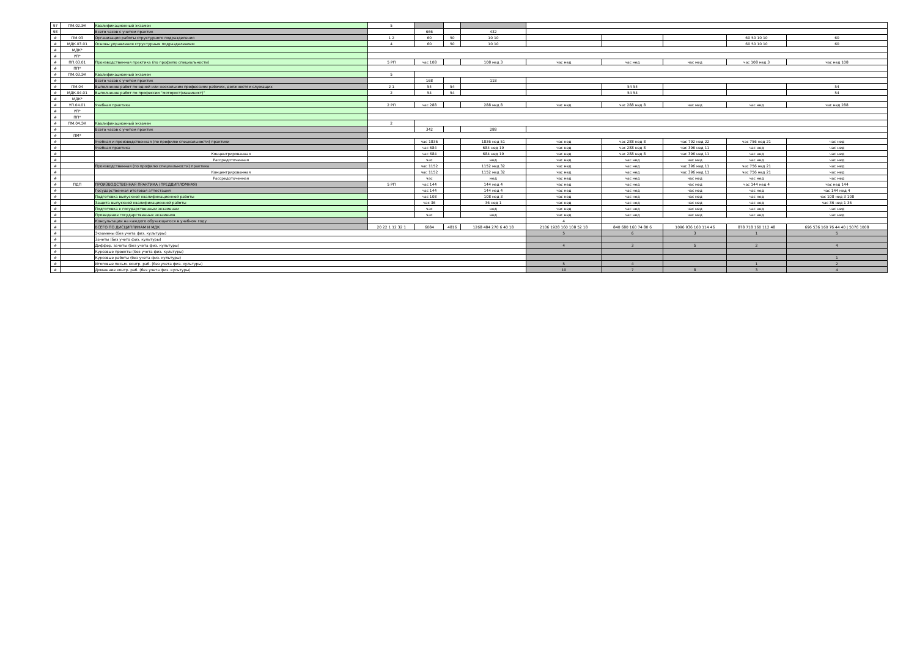| 97 | ПМ.02.ЭК | Квалификационный экзамен | 5 | | | | | | | | |
| 98 | | Всего часов с учетом практик | | 666 | | 432 | | | | | |
| # | ПМ.03 | Организация работы структурного подразделения | 1 2 | 60 | 50 | 10 10 | | | | 60 50 10 10 | 60 |
| # | МДК.03.01 | Основы управления структурным подразделением | 4 | 60 | 50 | 10 10 | | | | 60 50 10 10 | 60 |
| # | МДК* | | | | | | | | | | |
| # | УП* | | | | | | | | | | |
| # | ПП.03.01 | Производственная практика (по профилю специальности) | 5 РП | час 108 | | 108 нед 3 | час нед | час нед | час нед | час 108 нед 3 | час нед 108 |
| # | ПП* | | | | | | | | | | |
| # | ПМ.03.ЭК | Квалификационный экзамен | 5 | | | | | | | | |
| # | | Всего часов с учетом практик | | 168 | | 118 | | | | | |
| # | ПМ.04 | Выполнение работ по одной или нескольким профессиям рабочих, должностям служащих | 2 1 | 54 | 54 | | | 54 54 | | | 54 |
| # | МДК.04.01 | Выполнение работ по профессии "моторист(машинист)" | 2 | 54 | 54 | | | 54 54 | | | 54 |
| # | МДК* | | | | | | | | | | |
| # | УП.04.01 | Учебная практика | 2 РП | час 288 | | 288 нед 8 | час нед | час 288 нед 8 | час нед | час нед | час нед 288 |
| # | УП* | | | | | | | | | | |
| # | ПП* | | | | | | | | | | |
| # | ПМ.04.ЭК | Квалификационный экзамен | 2 | | | | | | | | |
| # | | Всего часов с учетом практик | | 342 | | 288 | | | | | |
| # | ПМ* | | | | | | | | | | |
| # | | Учебная и производственная (по профилю специальности) практики | | час 1836 | | 1836 нед 51 | час нед | час 288 нед 8 | час 792 нед 22 | час 756 нед 21 | час нед |
| # | | Учебная практика | | час 684 | | 684 нед 19 | час нед | час 288 нед 8 | час 396 нед 11 | час нед | час нед |
| # | | Концентрированная | | час 684 | | 684 нед 19 | час нед | час 288 нед 8 | час 396 нед 11 | час нед | час нед |
| # | | Рассредоточенная | | час | | нед | час нед | час нед | час нед | час нед | час нед |
| # | | Производственная (по профилю специальности) практика | | час 1152 | | 1152 нед 32 | час нед | час нед | час 396 нед 11 | час 756 нед 21 | час нед |
| # | | Концентрированная | | час 1152 | | 1152 нед 32 | час нед | час нед | час 396 нед 11 | час 756 нед 21 | час нед |
| # | | Рассредоточенная | | час | | нед | час нед | час нед | час нед | час нед | час нед |
| # | ПДП | ПРОИЗВОДСТВЕННАЯ ПРАКТИКА (ПРЕДДИПЛОМНАЯ) | 5 РП | час 144 | | 144 нед 4 | час нед | час нед | час нед | час 144 нед 4 | час нед 144 |
| # | | Государственная итоговая аттестация | | час 144 | | 144 нед 4 | час нед | час нед | час нед | час нед | час 144 нед 4 |
| # | | Подготовка выпускной квалификационной работы | | час 108 | | 108 нед 3 | час нед | час нед | час нед | час нед | час 108 нед 3 108 |
| # | | Защита выпускной квалификационной работы | | час 36 | | 36 нед 1 | час нед | час нед | час нед | час нед | час 36 нед 1 36 |
| # | | Подготовка к государственным экзаменам | | час | | нед | час нед | час нед | час нед | час нед | час нед |
| # | | Проведение государственных экзаменов | | час | | нед | час нед | час нед | час нед | час нед | час нед |
| # | | Консультации на каждого обучающегося в учебном году | | | | | 4 | | | | |
| # | | ВСЕГО ПО ДИСЦИПЛИНАМ И МДК | 20 22 1 12 32 1 | 6084 | 4816 | 1268 484 270 6 40 18 | 2106 1928 160 108 52 18 | 840 680 160 74 80 6 | 1096 936 160 114 46 | 878 718 160 112 48 | 696 536 160 76 44 40 / 5076 1008 |
| # | | Экзамены (без учета физ. культуры) | | | | | 5 | 6 | 3 | 1 | 5 |
| # | | Зачеты (без учета физ. культуры) | | | | | | | | | |
| # | | Диффер. зачеты (без учета физ. культуры) | | | | | 4 | 3 | 5 | 2 | 4 |
| # | | Курсовые проекты (без учета физ. культуры) | | | | | | | | | |
| # | | Курсовые работы (без учета физ. культуры) | | | | | | | | | 1 |
| # | | Итоговые письм. контр. раб. (без учета физ. культуры) | | | | | 5 | 4 | | 1 | 2 |
| # | | Домашние контр. раб. (без учета физ. культуры) | | | | | 10 | 7 | 8 | 3 | 4 |